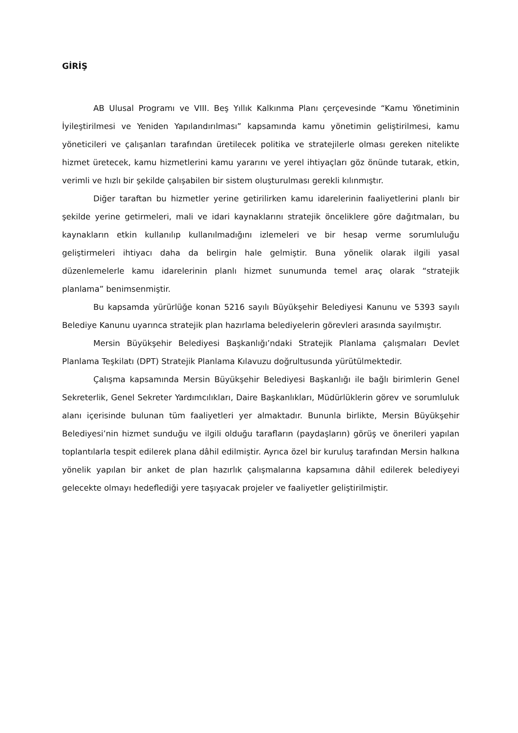GİRİŞ
AB Ulusal Programı ve VIII. Beş Yıllık Kalkınma Planı çerçevesinde “Kamu Yönetiminin İyileştirilmesi ve Yeniden Yapılandırılması” kapsamında kamu yönetimin geliştirilmesi, kamu yöneticileri ve çalışanları tarafından üretilecek politika ve stratejilerle olması gereken nitelikte hizmet üretecek, kamu hizmetlerini kamu yararını ve yerel ihtiyaçları göz önünde tutarak, etkin, verimli ve hızlı bir şekilde çalışabilen bir sistem oluşturulması gerekli kılınmıştır.
Diğer taraftan bu hizmetler yerine getirilirken kamu idarelerinin faaliyetlerini planlı bir şekilde yerine getirmeleri, mali ve idari kaynaklarını stratejik önceliklere göre dağıtmaları, bu kaynakların etkin kullanılıp kullanılmadığını izlemeleri ve bir hesap verme sorumluluğu geliştirmeleri ihtiyacı daha da belirgin hale gelmiştir. Buna yönelik olarak ilgili yasal düzenlemelerle kamu idarelerinin planlı hizmet sunumunda temel araç olarak “stratejik planlama” benimsenmiştir.
Bu kapsamda yürürlüğe konan 5216 sayılı Büyükşehir Belediyesi Kanunu ve 5393 sayılı Belediye Kanunu uyarınca stratejik plan hazırlama belediyelerin görevleri arasında sayılmıştır.
Mersin Büyükşehir Belediyesi Başkanlığı’ndaki Stratejik Planlama çalışmaları Devlet Planlama Teşkilatı (DPT) Stratejik Planlama Kılavuzu doğrultusunda yürütülmektedir.
Çalışma kapsamında Mersin Büyükşehir Belediyesi Başkanlığı ile bağlı birimlerin Genel Sekreterlik, Genel Sekreter Yardımcılıkları, Daire Başkanlıkları, Müdürlüklerin görev ve sorumluluk alanı içerisinde bulunan tüm faaliyetleri yer almaktadır. Bununla birlikte, Mersin Büyükşehir Belediyesi’nin hizmet sunduğu ve ilgili olduğu tarafların (paydaşların) görüş ve önerileri yapılan toplantılarla tespit edilerek plana dâhil edilmiştir. Ayrıca özel bir kuruluş tarafından Mersin halkına yönelik yapılan bir anket de plan hazırlık çalışmalarına kapsamına dâhil edilerek belediyeyi gelecekte olmayı hedeflediği yere taşıyacak projeler ve faaliyetler geliştirilmiştir.